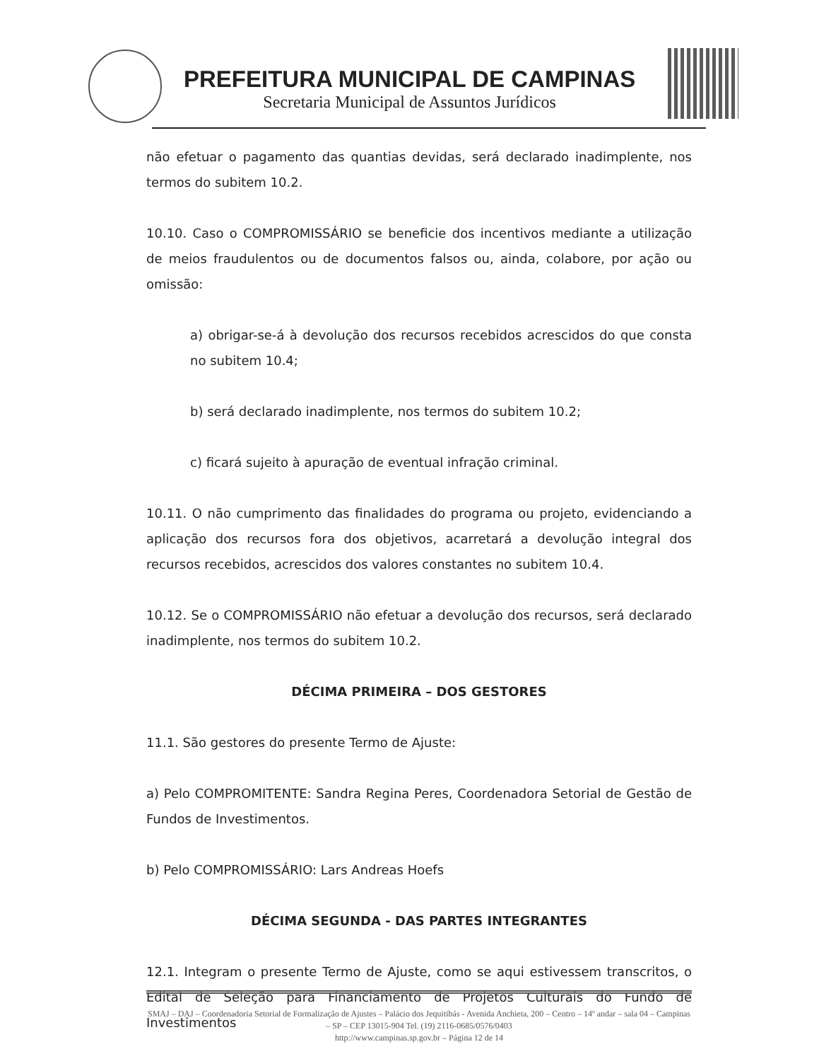PREFEITURA MUNICIPAL DE CAMPINAS
Secretaria Municipal de Assuntos Jurídicos
não efetuar o pagamento das quantias devidas, será declarado inadimplente, nos termos do subitem 10.2.
10.10. Caso o COMPROMISSÁRIO se beneficie dos incentivos mediante a utilização de meios fraudulentos ou de documentos falsos ou, ainda, colabore, por ação ou omissão:
a) obrigar-se-á à devolução dos recursos recebidos acrescidos do que consta no subitem 10.4;
b) será declarado inadimplente, nos termos do subitem 10.2;
c) ficará sujeito à apuração de eventual infração criminal.
10.11. O não cumprimento das finalidades do programa ou projeto, evidenciando a aplicação dos recursos fora dos objetivos, acarretará a devolução integral dos recursos recebidos, acrescidos dos valores constantes no subitem 10.4.
10.12. Se o COMPROMISSÁRIO não efetuar a devolução dos recursos, será declarado inadimplente, nos termos do subitem 10.2.
DÉCIMA PRIMEIRA – DOS GESTORES
11.1. São gestores do presente Termo de Ajuste:
a) Pelo COMPROMITENTE: Sandra Regina Peres, Coordenadora Setorial de Gestão de Fundos de Investimentos.
b) Pelo COMPROMISSÁRIO: Lars Andreas Hoefs
DÉCIMA SEGUNDA - DAS PARTES INTEGRANTES
12.1. Integram o presente Termo de Ajuste, como se aqui estivessem transcritos, o Edital de Seleção para Financiamento de Projetos Culturais do Fundo de Investimentos
SMAJ – DAJ – Coordenadoria Setorial de Formalização de Ajustes – Palácio dos Jequitibás - Avenida Anchieta, 200 – Centro – 14º andar – sala 04 – Campinas – SP – CEP 13015-904 Tel. (19) 2116-0685/0576/0403
http://www.campinas.sp.gov.br – Página 12 de 14